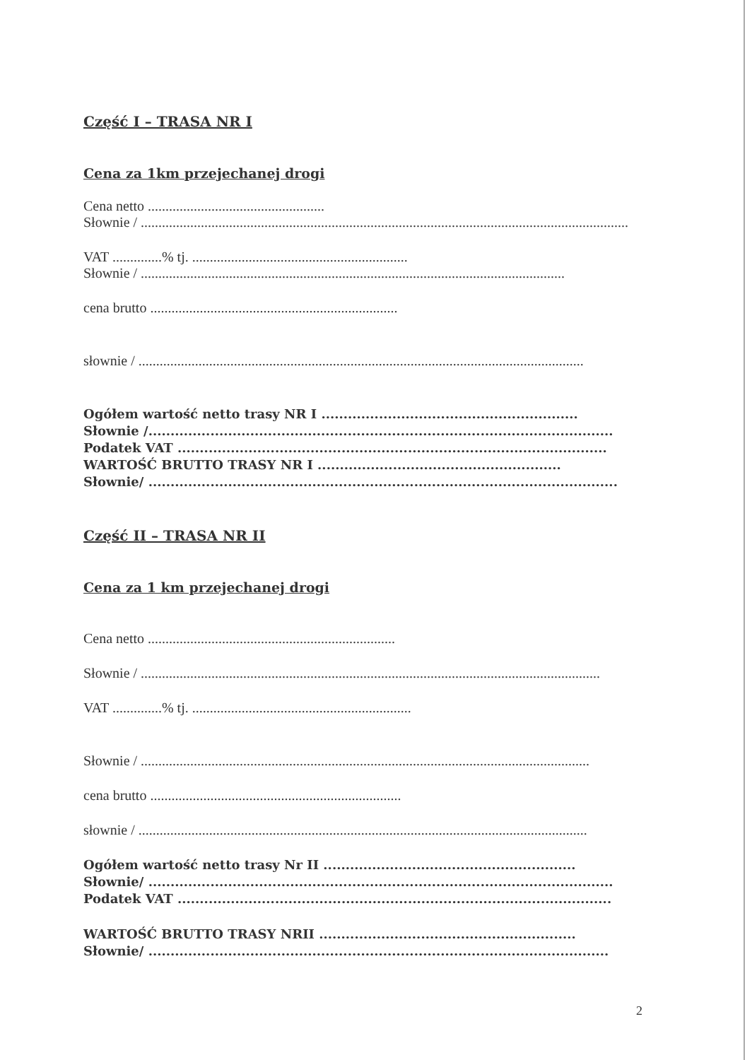Część I – TRASA NR I
Cena za 1km przejechanej drogi
Cena netto ..................................................
Słownie / ..........................................................................................................................................
VAT ..............% tj. .............................................................
Słownie / ........................................................................................................................
cena brutto ......................................................................
słownie / ..............................................................................................................................
Ogółem wartość netto trasy NR I ..........................................................
Słownie /.........................................................................................................
Podatek VAT .................................................................................................
WARTOŚĆ BRUTTO TRASY NR I .......................................................
Słownie/ ..........................................................................................................
Część II – TRASA NR II
Cena za 1 km przejechanej drogi
Cena netto ......................................................................
Słownie / ..................................................................................................................................
VAT ..............% tj. ..............................................................
Słownie / ...............................................................................................................................
cena brutto .......................................................................
słownie / ...............................................................................................................................
Ogółem wartość netto trasy Nr II .........................................................
Słownie/ .........................................................................................................
Podatek VAT ..................................................................................................
WARTOŚĆ BRUTTO TRASY NRII ..........................................................
Słownie/ ........................................................................................................
2